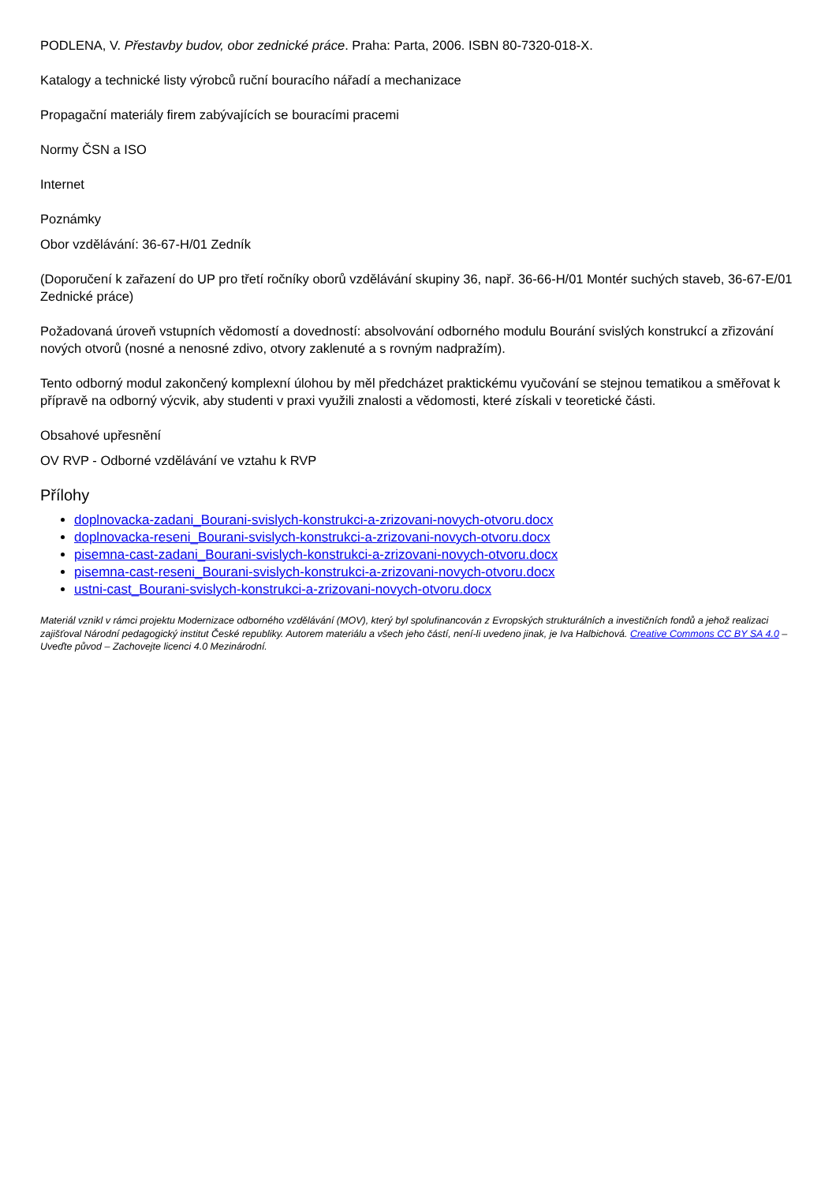PODLENA, V. Přestavby budov, obor zednické práce. Praha: Parta, 2006. ISBN 80-7320-018-X.
Katalogy a technické listy výrobců ruční bouracího nářadí a mechanizace
Propagační materiály firem zabývajících se bouracími pracemi
Normy ČSN a ISO
Internet
Poznámky
Obor vzdělávání: 36-67-H/01 Zedník
(Doporučení k zařazení do UP pro třetí ročníky oborů vzdělávání skupiny 36, např. 36-66-H/01 Montér suchých staveb, 36-67-E/01 Zednické práce)
Požadovaná úroveň vstupních vědomostí a dovedností: absolvování odborného modulu Bourání svislých konstrukcí a zřizování nových otvorů (nosné a nenosné zdivo, otvory zaklenuté a s rovným nadpražím).
Tento odborný modul zakončený komplexní úlohou by měl předcházet praktickému vyučování se stejnou tematikou a směřovat k přípravě na odborný výcvik, aby studenti v praxi využili znalosti a vědomosti, které získali v teoretické části.
Obsahové upřesnění
OV RVP - Odborné vzdělávání ve vztahu k RVP
Přílohy
doplnovacka-zadani_Bourani-svislych-konstrukci-a-zrizovani-novych-otvoru.docx
doplnovacka-reseni_Bourani-svislych-konstrukci-a-zrizovani-novych-otvoru.docx
pisemna-cast-zadani_Bourani-svislych-konstrukci-a-zrizovani-novych-otvoru.docx
pisemna-cast-reseni_Bourani-svislych-konstrukci-a-zrizovani-novych-otvoru.docx
ustni-cast_Bourani-svislych-konstrukci-a-zrizovani-novych-otvoru.docx
Materiál vznikl v rámci projektu Modernizace odborného vzdělávání (MOV), který byl spolufinancován z Evropských strukturálních a investičních fondů a jehož realizaci zajišťoval Národní pedagogický institut České republiky. Autorem materiálu a všech jeho částí, není-li uvedeno jinak, je Iva Halbichová. Creative Commons CC BY SA 4.0 – Uveďte původ – Zachovejte licenci 4.0 Mezinárodní.